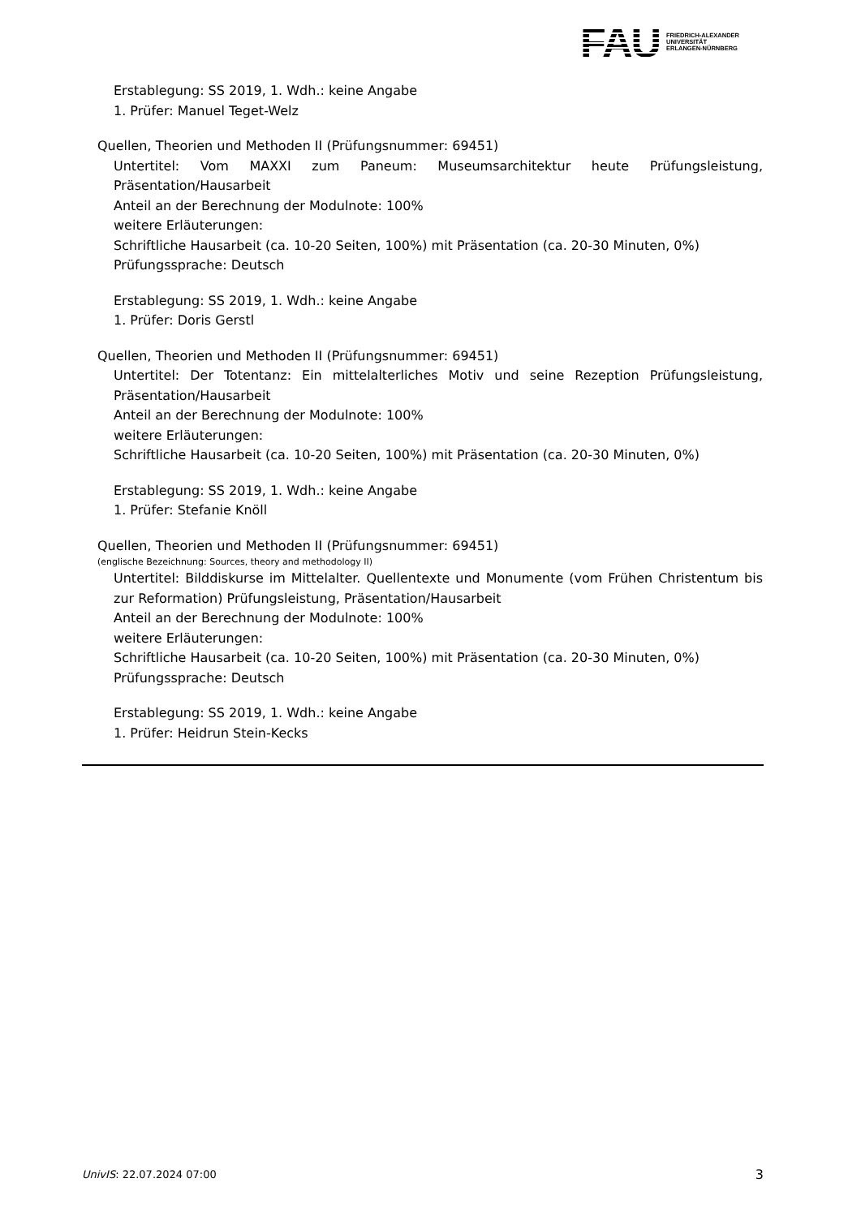FAU
FRIEDRICH-ALEXANDER
UNIVERSITÄT
ERLANGEN-NÜRNBERG
Erstablegung: SS 2019, 1. Wdh.: keine Angabe
1. Prüfer: Manuel Teget-Welz
Quellen, Theorien und Methoden II (Prüfungsnummer: 69451)
Untertitel: Vom MAXXI zum Paneum: Museumsarchitektur heute Prüfungsleistung, Präsentation/Hausarbeit
Anteil an der Berechnung der Modulnote: 100%
weitere Erläuterungen:
Schriftliche Hausarbeit (ca. 10-20 Seiten, 100%) mit Präsentation (ca. 20-30 Minuten, 0%)
Prüfungssprache: Deutsch
Erstablegung: SS 2019, 1. Wdh.: keine Angabe
1. Prüfer: Doris Gerstl
Quellen, Theorien und Methoden II (Prüfungsnummer: 69451)
Untertitel: Der Totentanz: Ein mittelalterliches Motiv und seine Rezeption Prüfungsleistung, Präsentation/Hausarbeit
Anteil an der Berechnung der Modulnote: 100%
weitere Erläuterungen:
Schriftliche Hausarbeit (ca. 10-20 Seiten, 100%) mit Präsentation (ca. 20-30 Minuten, 0%)
Erstablegung: SS 2019, 1. Wdh.: keine Angabe
1. Prüfer: Stefanie Knöll
Quellen, Theorien und Methoden II (Prüfungsnummer: 69451)
(englische Bezeichnung: Sources, theory and methodology II)
Untertitel: Bilddiskurse im Mittelalter. Quellentexte und Monumente (vom Frühen Christentum bis zur Reformation) Prüfungsleistung, Präsentation/Hausarbeit
Anteil an der Berechnung der Modulnote: 100%
weitere Erläuterungen:
Schriftliche Hausarbeit (ca. 10-20 Seiten, 100%) mit Präsentation (ca. 20-30 Minuten, 0%)
Prüfungssprache: Deutsch
Erstablegung: SS 2019, 1. Wdh.: keine Angabe
1. Prüfer: Heidrun Stein-Kecks
UnivIS: 22.07.2024 07:00 3